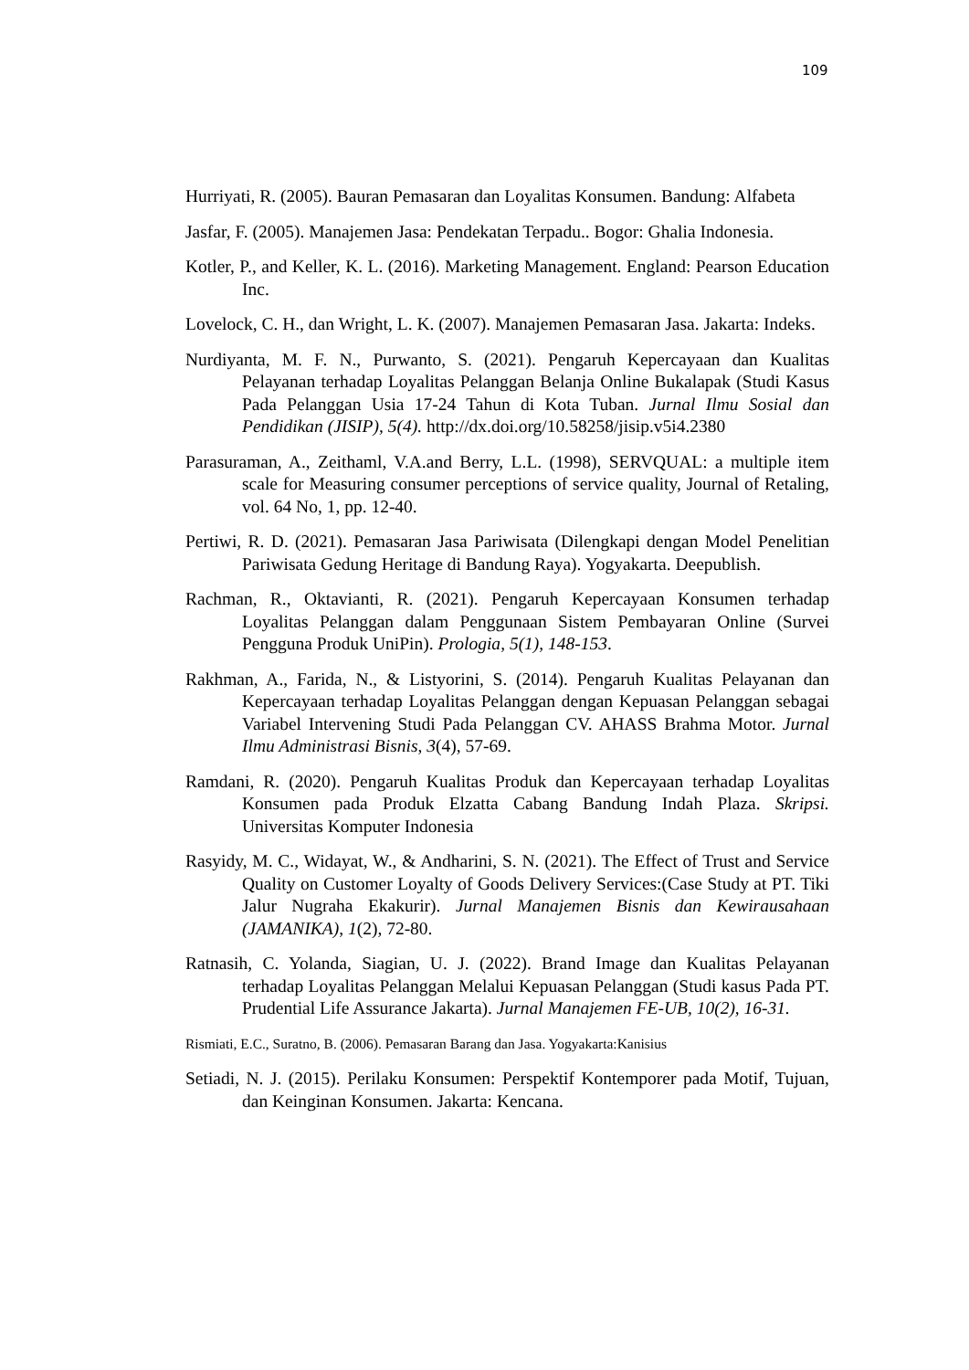109
Hurriyati, R. (2005). Bauran Pemasaran dan Loyalitas Konsumen. Bandung: Alfabeta
Jasfar, F. (2005). Manajemen Jasa: Pendekatan Terpadu.. Bogor: Ghalia Indonesia.
Kotler, P., and Keller, K. L. (2016). Marketing Management. England: Pearson Education Inc.
Lovelock, C. H., dan Wright, L. K. (2007). Manajemen Pemasaran Jasa. Jakarta: Indeks.
Nurdiyanta, M. F. N., Purwanto, S. (2021). Pengaruh Kepercayaan dan Kualitas Pelayanan terhadap Loyalitas Pelanggan Belanja Online Bukalapak (Studi Kasus Pada Pelanggan Usia 17-24 Tahun di Kota Tuban. Jurnal Ilmu Sosial dan Pendidikan (JISIP), 5(4). http://dx.doi.org/10.58258/jisip.v5i4.2380
Parasuraman, A., Zeithaml, V.A.and Berry, L.L. (1998), SERVQUAL: a multiple item scale for Measuring consumer perceptions of service quality, Journal of Retaling, vol. 64 No, 1, pp. 12-40.
Pertiwi, R. D. (2021). Pemasaran Jasa Pariwisata (Dilengkapi dengan Model Penelitian Pariwisata Gedung Heritage di Bandung Raya). Yogyakarta. Deepublish.
Rachman, R., Oktavianti, R. (2021). Pengaruh Kepercayaan Konsumen terhadap Loyalitas Pelanggan dalam Penggunaan Sistem Pembayaran Online (Survei Pengguna Produk UniPin). Prologia, 5(1), 148-153.
Rakhman, A., Farida, N., & Listyorini, S. (2014). Pengaruh Kualitas Pelayanan dan Kepercayaan terhadap Loyalitas Pelanggan dengan Kepuasan Pelanggan sebagai Variabel Intervening Studi Pada Pelanggan CV. AHASS Brahma Motor. Jurnal Ilmu Administrasi Bisnis, 3(4), 57-69.
Ramdani, R. (2020). Pengaruh Kualitas Produk dan Kepercayaan terhadap Loyalitas Konsumen pada Produk Elzatta Cabang Bandung Indah Plaza. Skripsi. Universitas Komputer Indonesia
Rasyidy, M. C., Widayat, W., & Andharini, S. N. (2021). The Effect of Trust and Service Quality on Customer Loyalty of Goods Delivery Services:(Case Study at PT. Tiki Jalur Nugraha Ekakurir). Jurnal Manajemen Bisnis dan Kewirausahaan (JAMANIKA), 1(2), 72-80.
Ratnasih, C. Yolanda, Siagian, U. J. (2022). Brand Image dan Kualitas Pelayanan terhadap Loyalitas Pelanggan Melalui Kepuasan Pelanggan (Studi kasus Pada PT. Prudential Life Assurance Jakarta). Jurnal Manajemen FE-UB, 10(2), 16-31.
Rismiati, E.C., Suratno, B. (2006). Pemasaran Barang dan Jasa. Yogyakarta:Kanisius
Setiadi, N. J. (2015). Perilaku Konsumen: Perspektif Kontemporer pada Motif, Tujuan, dan Keinginan Konsumen. Jakarta: Kencana.